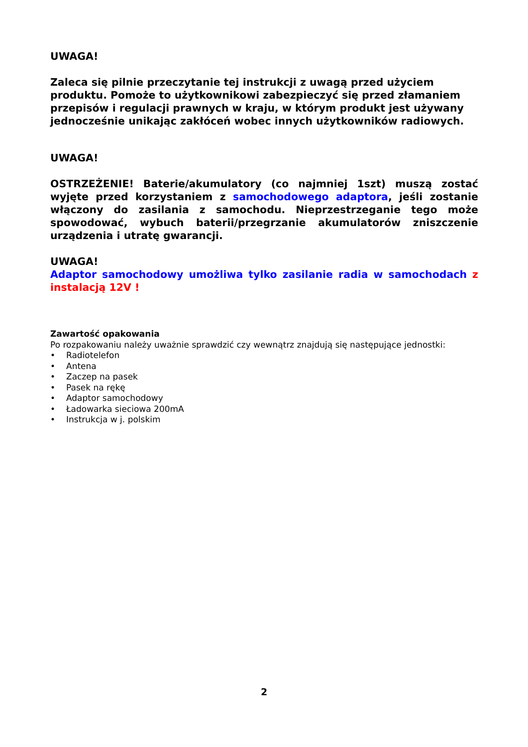UWAGA!
Zaleca się pilnie przeczytanie tej instrukcji z uwagą przed użyciem produktu. Pomoże to użytkownikowi zabezpieczyć się przed złamaniem przepisów i regulacji prawnych w kraju, w którym produkt jest używany jednocześnie unikając zakłóceń wobec innych użytkowników radiowych.
UWAGA!
OSTRZEŻENIE! Baterie/akumulatory (co najmniej 1szt) muszą zostać wyjęte przed korzystaniem z samochodowego adaptora, jeśli zostanie włączony do zasilania z samochodu. Nieprzestrzeganie tego może spowodować, wybuch baterii/przegrzanie akumulatorów zniszczenie urządzenia i utratę gwarancji.
UWAGA!
Adaptor samochodowy umożliwa tylko zasilanie radia w samochodach z instalacją 12V !
Zawartość opakowania
Po rozpakowaniu należy uważnie sprawdzić czy wewnątrz znajdują się następujące jednostki:
• Radiotelefon
• Antena
• Zaczep na pasek
• Pasek na rękę
• Adaptor samochodowy
• Ładowarka sieciowa 200mA
• Instrukcja w j. polskim
2